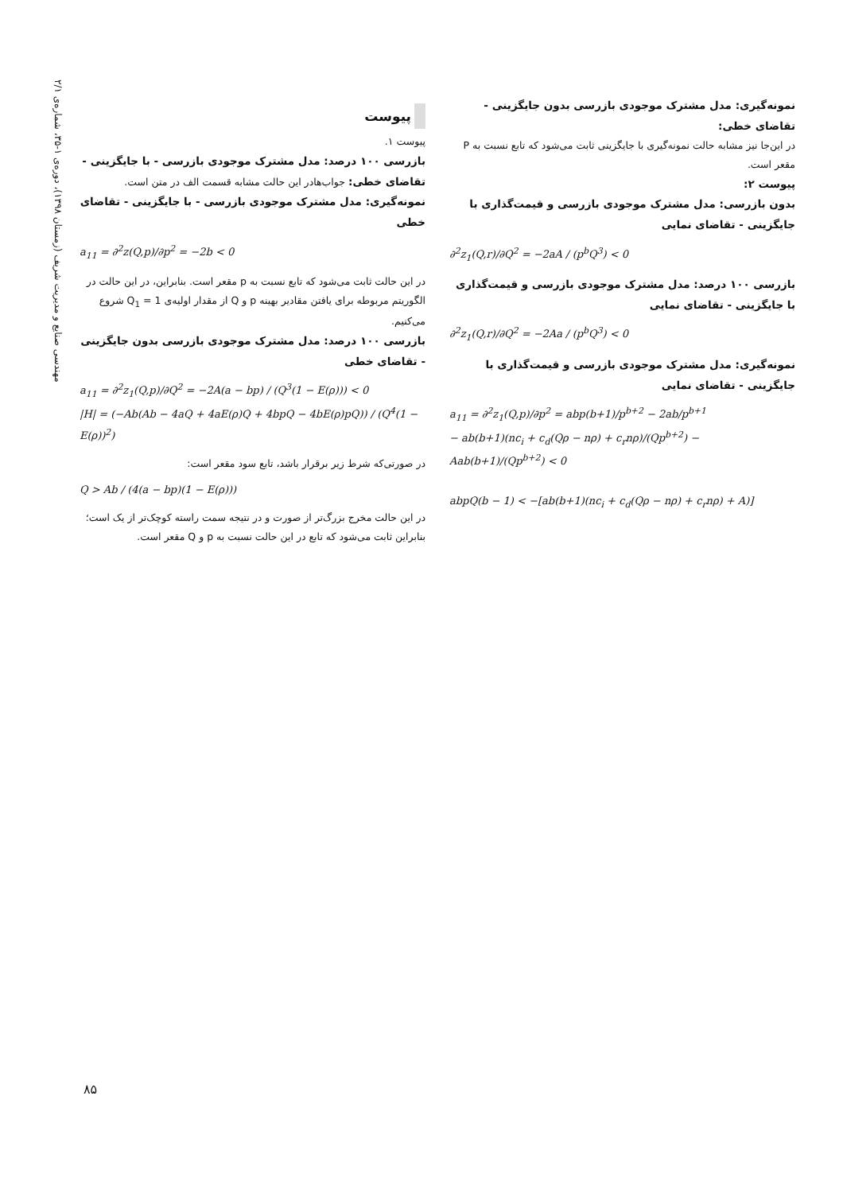مهندسی صنایع و مدیریت شریف (زمستان ۱۳۹۸)، دوره‌ی ۱-۳۵، شماره‌ی ۲/۱
پیوست
پیوست ۱.
بازرسی ۱۰۰ درصد: مدل مشترک موجودی بازرسی - با جایگزینی - تقاضای خطی: جواب‌هادر این حالت مشابه قسمت الف در متن است.
نمونه‌گیری: مدل مشترک موجودی بازرسی - با جایگزینی - تقاضای خطی
a<sub>11</sub> = ∂<sup>2</sup>z(Q,p)/∂p<sup>2</sup> = −2b < 0
در این حالت ثابت می‌شود که تابع نسبت به p مقعر است. بنابراین، در این حالت در الگوریتم مربوطه برای یافتن مقادیر بهینه p و Q از مقدار اولیه‌ی Q<sub>1</sub> = 1 شروع می‌کنیم.
بازرسی ۱۰۰ درصد: مدل مشترک موجودی بازرسی بدون جایگزینی - تقاضای خطی
a<sub>11</sub> = ∂<sup>2</sup>z<sub>1</sub>(Q,p)/∂Q<sup>2</sup> = −2A(a − bp) / (Q<sup>3</sup>(1 − E(ρ))) < 0
|H| = (−Ab(Ab − 4aQ + 4aE(ρ)Q + 4bpQ − 4bE(ρ)pQ)) / (Q<sup>4</sup>(1 − E(ρ))<sup>2</sup>)
در صورتی‌که شرط زیر برقرار باشد، تابع سود مقعر است:
Q > Ab / (4(a − bp)(1 − E(ρ)))
در این حالت مخرج بزرگ‌تر از صورت و در نتیجه سمت راسته کوچک‌تر از یک است؛ بنابراین ثابت می‌شود که تابع در این حالت نسبت به p و Q مقعر است.
نمونه‌گیری: مدل مشترک موجودی بازرسی بدون جایگزینی - تقاضای خطی:
در این‌جا نیز مشابه حالت نمونه‌گیری با جایگزینی ثابت می‌شود که تابع نسبت به P مقعر است.
پیوست ۲:
بدون بازرسی: مدل مشترک موجودی بازرسی و قیمت‌گذاری با جایگزینی - تقاضای نمایی
∂<sup>2</sup>z<sub>1</sub>(Q,r)/∂Q<sup>2</sup> = −2aA / (p<sup>b</sup>Q<sup>3</sup>) < 0
بازرسی ۱۰۰ درصد: مدل مشترک موجودی بازرسی و قیمت‌گذاری با جایگزینی - تقاضای نمایی
∂<sup>2</sup>z<sub>1</sub>(Q,r)/∂Q<sup>2</sup> = −2Aa / (p<sup>b</sup>Q<sup>3</sup>) < 0
نمونه‌گیری: مدل مشترک موجودی بازرسی و قیمت‌گذاری با جایگزینی - تقاضای نمایی
a<sub>11</sub> = ∂<sup>2</sup>z<sub>1</sub>(Q,p)/∂p<sup>2</sup> = abp(b+1)/p<sup>b+2</sup> − 2ab/p<sup>b+1</sup>
− ab(b+1)(nc<sub>i</sub> + c<sub>d</sub>(Qρ − nρ) + c<sub>r</sub>nρ)/(Qp<sup>b+2</sup>) − Aab(b+1)/(Qp<sup>b+2</sup>) < 0
abpQ(b − 1) < −[ab(b+1)(nc<sub>i</sub> + c<sub>d</sub>(Qρ − nρ) + c<sub>r</sub>nρ) + A)]
۸۵